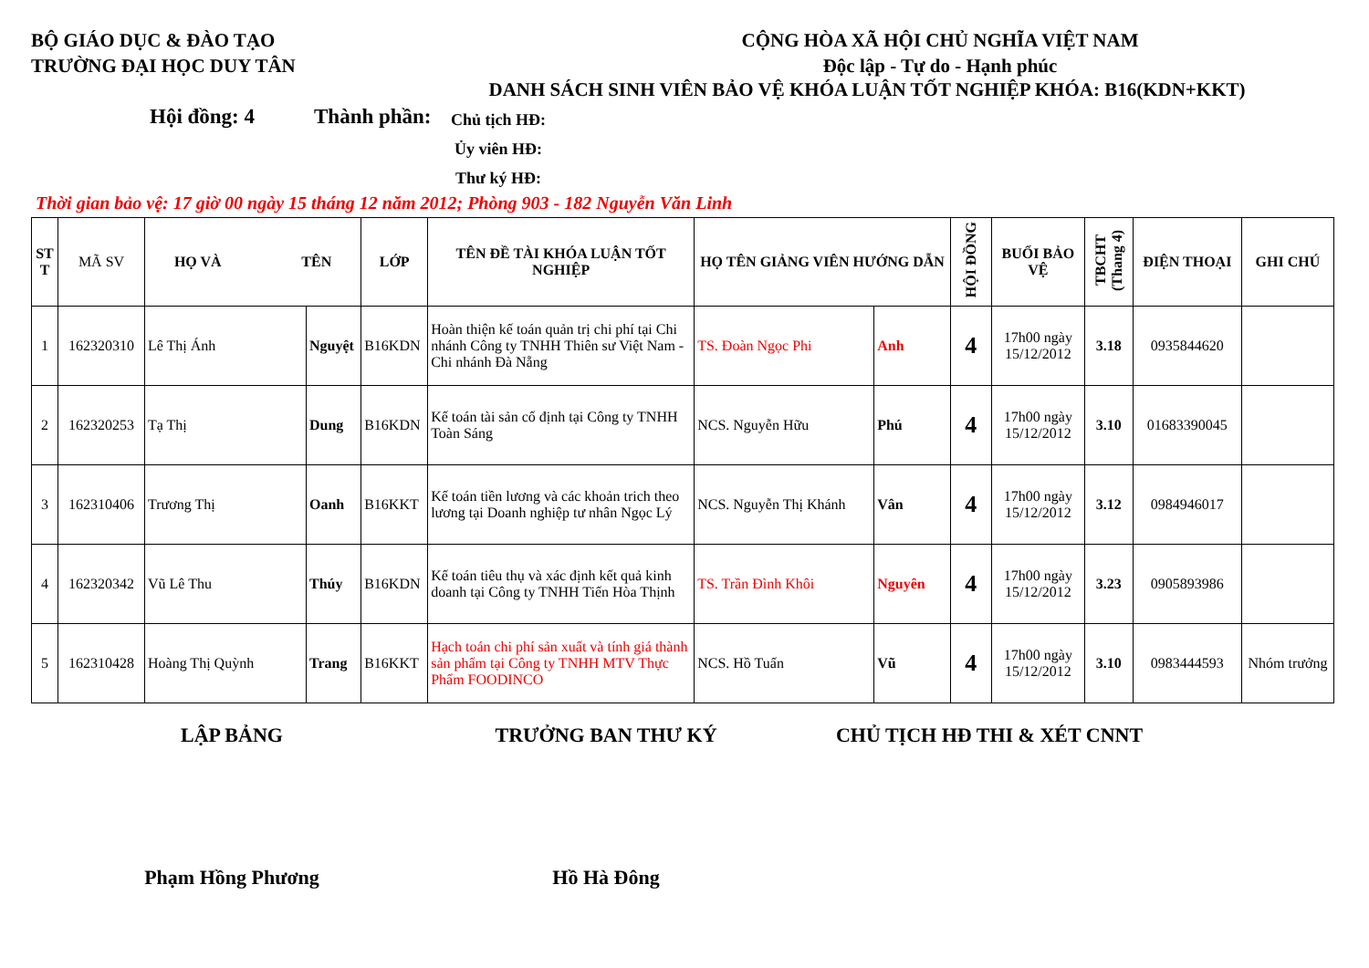BỘ GIÁO DỤC & ĐÀO TẠO
TRƯỜNG ĐẠI HỌC DUY TÂN
CỘNG HÒA XÃ HỘI CHỦ NGHĨA VIỆT NAM
Độc lập - Tự do - Hạnh phúc
DANH SÁCH SINH VIÊN BẢO VỆ KHÓA LUẬN TỐT NGHIỆP KHÓA: B16(KDN+KKT)
Hội đồng: 4 Thành phần:
Chủ tịch HĐ:
Ủy viên HĐ:
Thư ký HĐ:
Thời gian bảo vệ: 17 giờ 00 ngày 15 tháng 12 năm 2012; Phòng 903 - 182 Nguyễn Văn Linh
| ST T | MÃ SV | HỌ VÀ TÊN | | LỚP | TÊN ĐỀ TÀI KHÓA LUẬN TỐT NGHIỆP | HỌ TÊN GIẢNG VIÊN HƯỚNG DẪN | | HỘI ĐỒNG | BUỔI BẢO VỆ | TBCHT (Thang 4) | ĐIỆN THOẠI | GHI CHÚ |
| --- | --- | --- | --- | --- | --- | --- | --- | --- | --- | --- | --- | --- |
| 1 | 162320310 | Lê Thị Ánh | Nguyệt | B16KDN | Hoàn thiện kế toán quản trị chi phí tại Chi nhánh Công ty TNHH Thiên sư Việt Nam - Chi nhánh Đà Nẵng | TS. Đoàn Ngọc Phi | Anh | 4 | 17h00 ngày 15/12/2012 | 3.18 | 0935844620 | |
| 2 | 162320253 | Tạ Thị | Dung | B16KDN | Kế toán tài sản cố định tại Công ty TNHH Toàn Sáng | NCS. Nguyễn Hữu | Phú | 4 | 17h00 ngày 15/12/2012 | 3.10 | 01683390045 | |
| 3 | 162310406 | Trương Thị | Oanh | B16KKT | Kế toán tiền lương và các khoản trich theo lương tại Doanh nghiệp tư nhân Ngọc Lý | NCS. Nguyễn Thị Khánh | Vân | 4 | 17h00 ngày 15/12/2012 | 3.12 | 0984946017 | |
| 4 | 162320342 | Vũ Lê Thu | Thúy | B16KDN | Kế toán tiêu thụ và xác định kết quả kinh doanh tại Công ty TNHH Tiến Hòa Thịnh | TS. Trần Đình Khôi | Nguyên | 4 | 17h00 ngày 15/12/2012 | 3.23 | 0905893986 | |
| 5 | 162310428 | Hoàng Thị Quỳnh | Trang | B16KKT | Hạch toán chi phí sản xuất và tính giá thành sản phẩm tại Công ty TNHH MTV Thực Phẩm FOODINCO | NCS. Hồ Tuấn | Vũ | 4 | 17h00 ngày 15/12/2012 | 3.10 | 0983444593 | Nhóm trưởng |
LẬP BẢNG TRƯỞNG BAN THƯ KÝ CHỦ TỊCH HĐ THI & XÉT CNNT
Phạm Hồng Phương Hồ Hà Đông